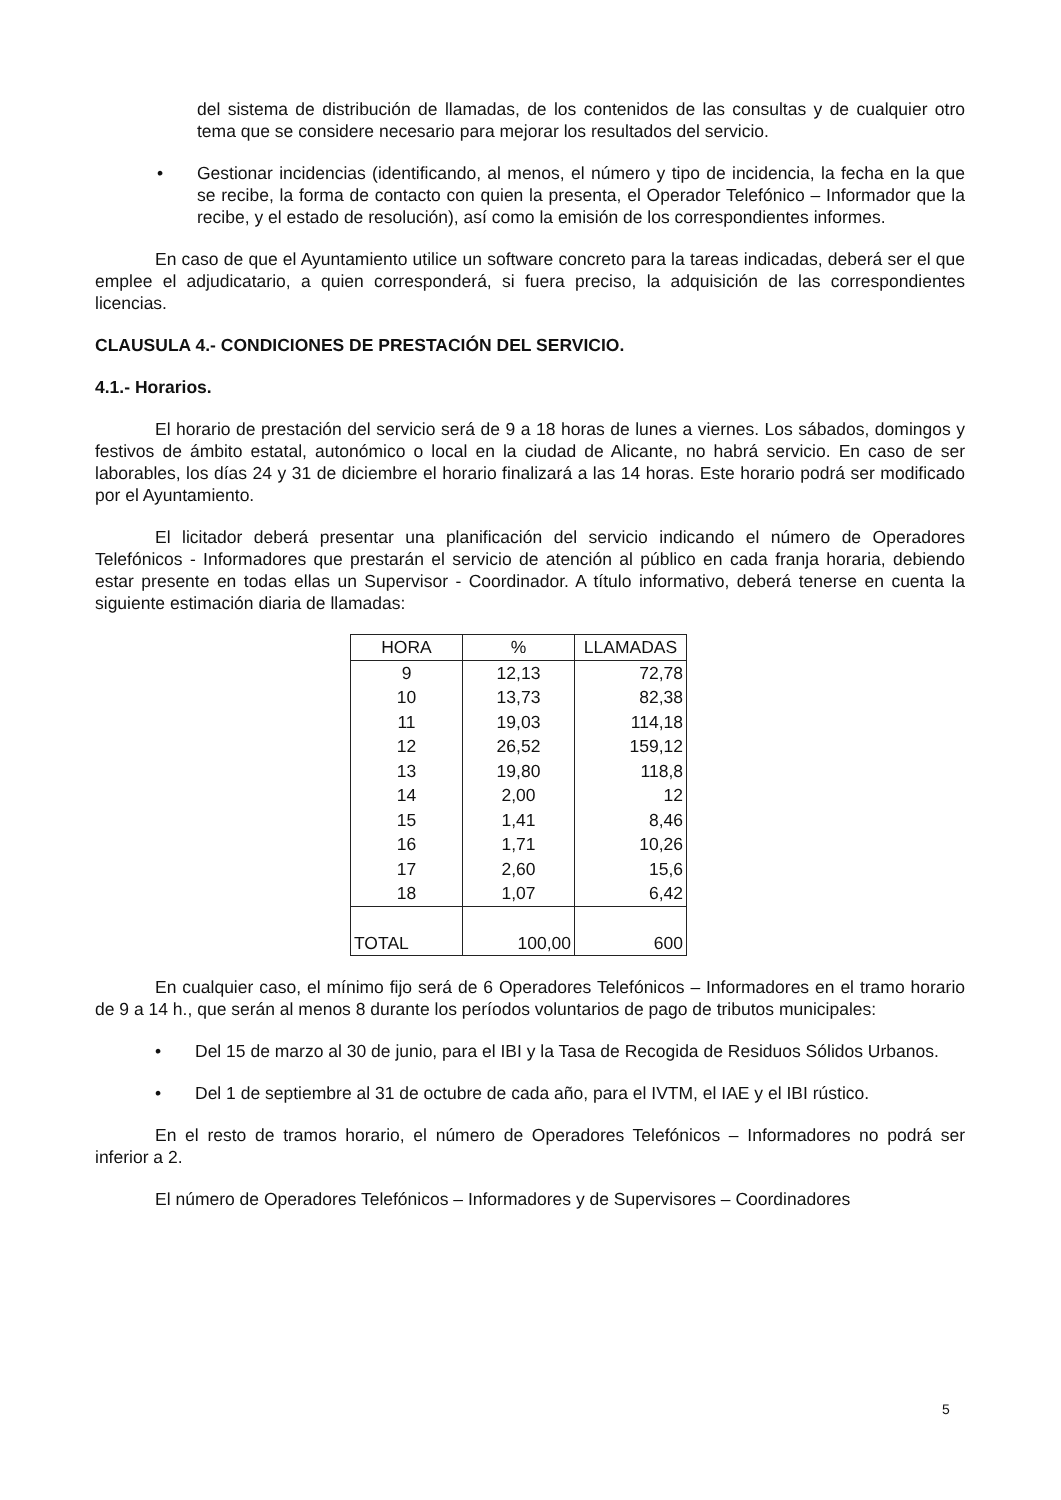del sistema de distribución de llamadas, de los contenidos de las consultas y de cualquier otro tema que se considere necesario para mejorar los resultados del servicio.
• Gestionar incidencias (identificando, al menos, el número y tipo de incidencia, la fecha en la que se recibe, la forma de contacto con quien la presenta, el Operador Telefónico – Informador que la recibe, y el estado de resolución), así como la emisión de los correspondientes informes.
En caso de que el Ayuntamiento utilice un software concreto para la tareas indicadas, deberá ser el que emplee el adjudicatario, a quien corresponderá, si fuera preciso, la adquisición de las correspondientes licencias.
CLAUSULA 4.- CONDICIONES DE PRESTACIÓN DEL SERVICIO.
4.1.- Horarios.
El horario de prestación del servicio será de 9 a 18 horas de lunes a viernes. Los sábados, domingos y festivos de ámbito estatal, autonómico o local en la ciudad de Alicante, no habrá servicio. En caso de ser laborables, los días 24 y 31 de diciembre el horario finalizará a las 14 horas. Este horario podrá ser modificado por el Ayuntamiento.
El licitador deberá presentar una planificación del servicio indicando el número de Operadores Telefónicos - Informadores que prestarán el servicio de atención al público en cada franja horaria, debiendo estar presente en todas ellas un Supervisor - Coordinador. A título informativo, deberá tenerse en cuenta la siguiente estimación diaria de llamadas:
| HORA | % | LLAMADAS |
| --- | --- | --- |
| 9 | 12,13 | 72,78 |
| 10 | 13,73 | 82,38 |
| 11 | 19,03 | 114,18 |
| 12 | 26,52 | 159,12 |
| 13 | 19,80 | 118,8 |
| 14 | 2,00 | 12 |
| 15 | 1,41 | 8,46 |
| 16 | 1,71 | 10,26 |
| 17 | 2,60 | 15,6 |
| 18 | 1,07 | 6,42 |
| TOTAL | 100,00 | 600 |
En cualquier caso, el mínimo fijo será de 6 Operadores Telefónicos – Informadores en el tramo horario de 9 a 14 h., que serán al menos 8 durante los períodos voluntarios de pago de tributos municipales:
• Del 15 de marzo al 30 de junio, para el IBI y la Tasa de Recogida de Residuos Sólidos Urbanos.
• Del 1 de septiembre al 31 de octubre de cada año, para el IVTM, el IAE y el IBI rústico.
En el resto de tramos horario, el número de Operadores Telefónicos – Informadores no podrá ser inferior a 2.
El número de Operadores Telefónicos – Informadores y de Supervisores – Coordinadores
5